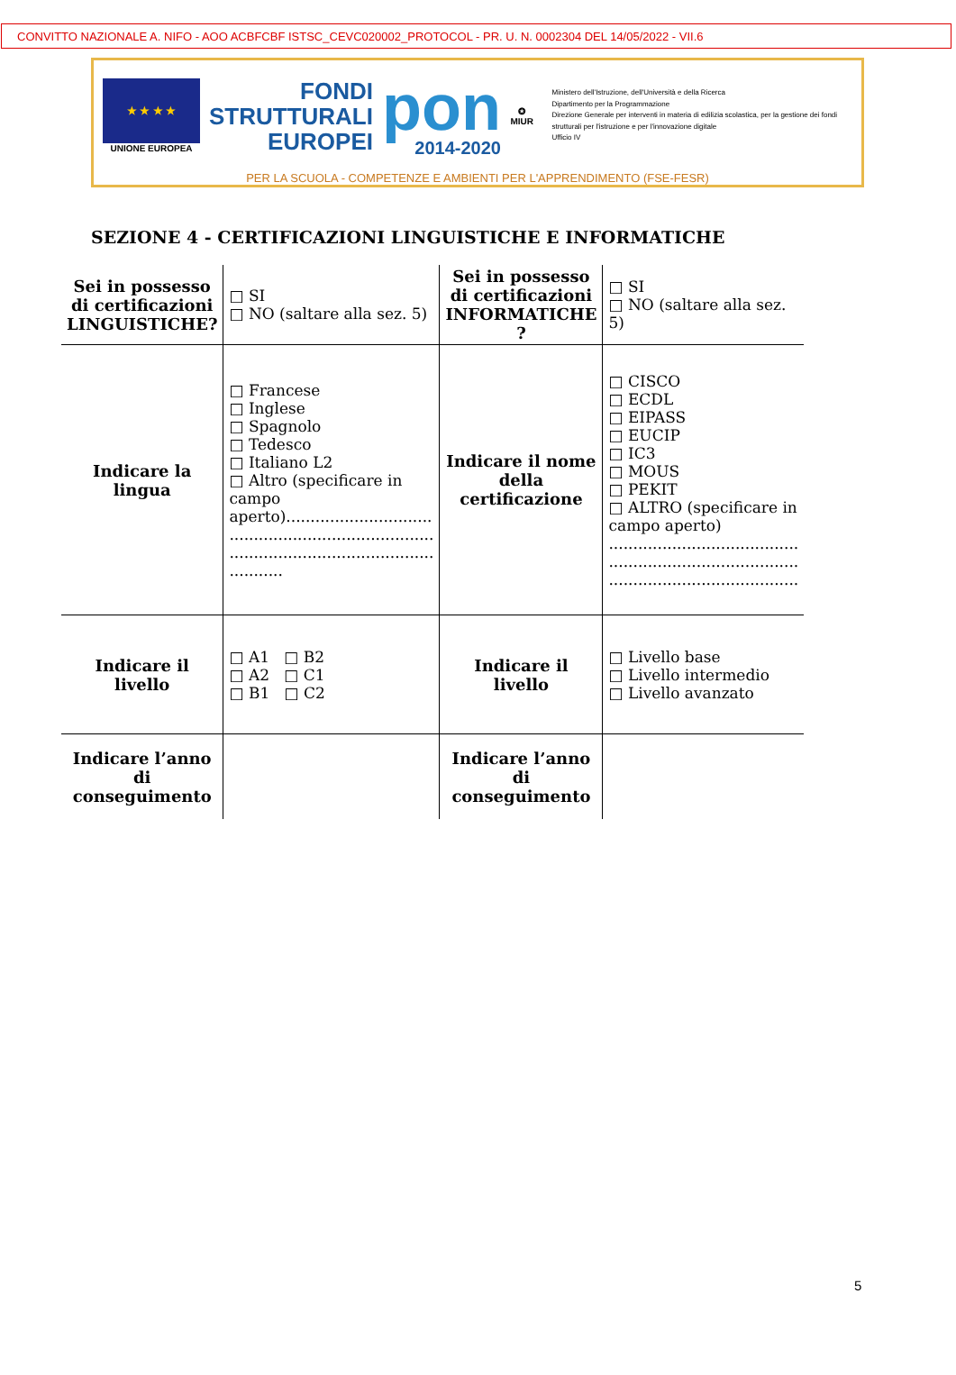CONVITTO NAZIONALE A. NIFO - AOO ACBFCBF ISTSC_CEVC020002_PROTOCOL - PR. U. N. 0002304 DEL 14/05/2022 - VII.6
★ ★ ★ ★
UNIONE EUROPEA
FONDI STRUTTURALI EUROPEI
pon
2014-2020
✪
MIUR
Ministero dell'Istruzione, dell'Università e della Ricerca
Dipartimento per la Programmazione
Direzione Generale per interventi in materia di edilizia scolastica, per la gestione dei fondi strutturali per l'istruzione e per l'innovazione digitale
Ufficio IV
PER LA SCUOLA - COMPETENZE E AMBIENTI PER L'APPRENDIMENTO (FSE-FESR)
SEZIONE 4 - CERTIFICAZIONI LINGUISTICHE E INFORMATICHE
| Sei in possesso di certificazioni LINGUISTICHE? | □ SI □ NO (saltare alla sez. 5) | Sei in possesso di certificazioni INFORMATICHE ? | □ SI □ NO (saltare alla sez. 5) |
| Indicare la lingua | □ Francese □ Inglese □ Spagnolo □ Tedesco □ Italiano L2 □ Altro (specificare in campo aperto).............................. .......................................... .......................................... ........... | Indicare il nome della certificazione | □ CISCO □ ECDL □ EIPASS □ EUCIP □ IC3 □ MOUS □ PEKIT □ ALTRO (specificare in campo aperto) ....................................... ....................................... ....................................... |
| Indicare il livello | □ A1 □ B2 □ A2 □ C1 □ B1 □ C2 | Indicare il livello | □ Livello base □ Livello intermedio □ Livello avanzato |
| Indicare l’anno di conseguimento | | Indicare l’anno di conseguimento | |
5